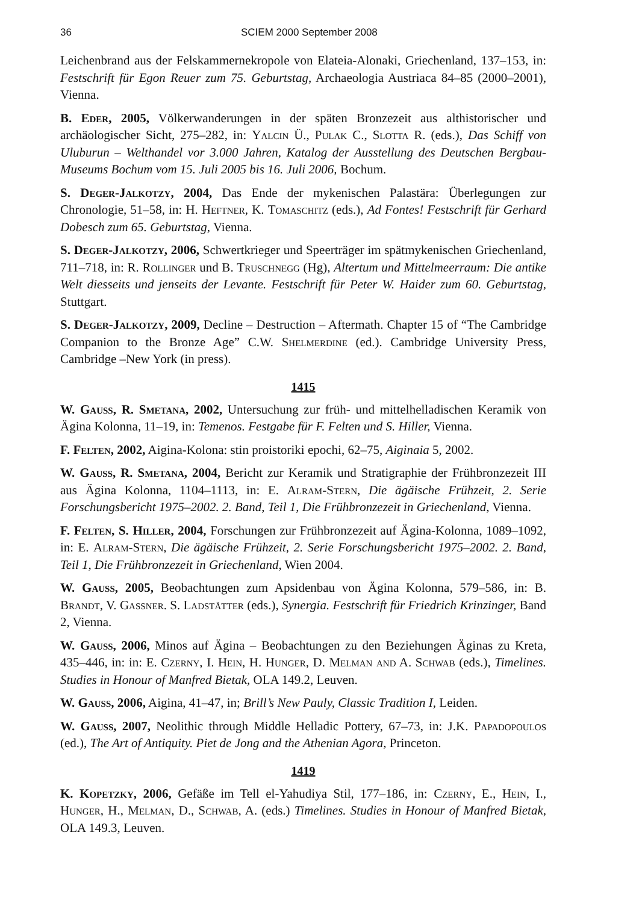36 SCIEM 2000 September 2008
Leichenbrand aus der Felskammernekropole von Elateia-Alonaki, Griechenland, 137–153, in: Festschrift für Egon Reuer zum 75. Geburtstag, Archaeologia Austriaca 84–85 (2000–2001), Vienna.
B. Eder, 2005, Völkerwanderungen in der späten Bronzezeit aus althistorischer und archäologischer Sicht, 275–282, in: Yalcin Ü., Pulak C., Slotta R. (eds.), Das Schiff von Uluburun – Welthandel vor 3.000 Jahren, Katalog der Ausstellung des Deutschen Bergbau-Museums Bochum vom 15. Juli 2005 bis 16. Juli 2006, Bochum.
S. Deger-Jalkotzy, 2004, Das Ende der mykenischen Palastära: Überlegungen zur Chronologie, 51–58, in: H. Heftner, K. Tomaschitz (eds.), Ad Fontes! Festschrift für Gerhard Dobesch zum 65. Geburtstag, Vienna.
S. Deger-Jalkotzy, 2006, Schwertkrieger und Speerträger im spätmykenischen Griechenland, 711–718, in: R. Rollinger und B. Truschnegg (Hg), Altertum und Mittelmeerraum: Die antike Welt diesseits und jenseits der Levante. Festschrift für Peter W. Haider zum 60. Geburtstag, Stuttgart.
S. Deger-Jalkotzy, 2009, Decline – Destruction – Aftermath. Chapter 15 of “The Cambridge Companion to the Bronze Age” C.W. Shelmerdine (ed.). Cambridge University Press, Cambridge –New York (in press).
1415
W. Gauss, R. Smetana, 2002, Untersuchung zur früh- und mittelhelladischen Keramik von Ägina Kolonna, 11–19, in: Temenos. Festgabe für F. Felten und S. Hiller, Vienna.
F. Felten, 2002, Aigina-Kolona: stin proistoriki epochi, 62–75, Aiginaia 5, 2002.
W. Gauss, R. Smetana, 2004, Bericht zur Keramik und Stratigraphie der Frühbronzezeit III aus Ägina Kolonna, 1104–1113, in: E. Alram-Stern, Die ägäische Frühzeit, 2. Serie Forschungsbericht 1975–2002. 2. Band, Teil 1, Die Frühbronzezeit in Griechenland, Vienna.
F. Felten, S. Hiller, 2004, Forschungen zur Frühbronzezeit auf Ägina-Kolonna, 1089–1092, in: E. Alram-Stern, Die ägäische Frühzeit, 2. Serie Forschungsbericht 1975–2002. 2. Band, Teil 1, Die Frühbronzezeit in Griechenland, Wien 2004.
W. Gauss, 2005, Beobachtungen zum Apsidenbau von Ägina Kolonna, 579–586, in: B. Brandt, V. Gassner. S. Ladstätter (eds.), Synergia. Festschrift für Friedrich Krinzinger, Band 2, Vienna.
W. Gauss, 2006, Minos auf Ägina – Beobachtungen zu den Beziehungen Äginas zu Kreta, 435–446, in: in: E. Czerny, I. Hein, H. Hunger, D. Melman and A. Schwab (eds.), Timelines. Studies in Honour of Manfred Bietak, OLA 149.2, Leuven.
W. Gauss, 2006, Aigina, 41–47, in; Brill’s New Pauly, Classic Tradition I, Leiden.
W. Gauss, 2007, Neolithic through Middle Helladic Pottery, 67–73, in: J.K. Papadopoulos (ed.), The Art of Antiquity. Piet de Jong and the Athenian Agora, Princeton.
1419
K. Kopetzky, 2006, Gefäße im Tell el-Yahudiya Stil, 177–186, in: Czerny, E., Hein, I., Hunger, H., Melman, D., Schwab, A. (eds.) Timelines. Studies in Honour of Manfred Bietak, OLA 149.3, Leuven.